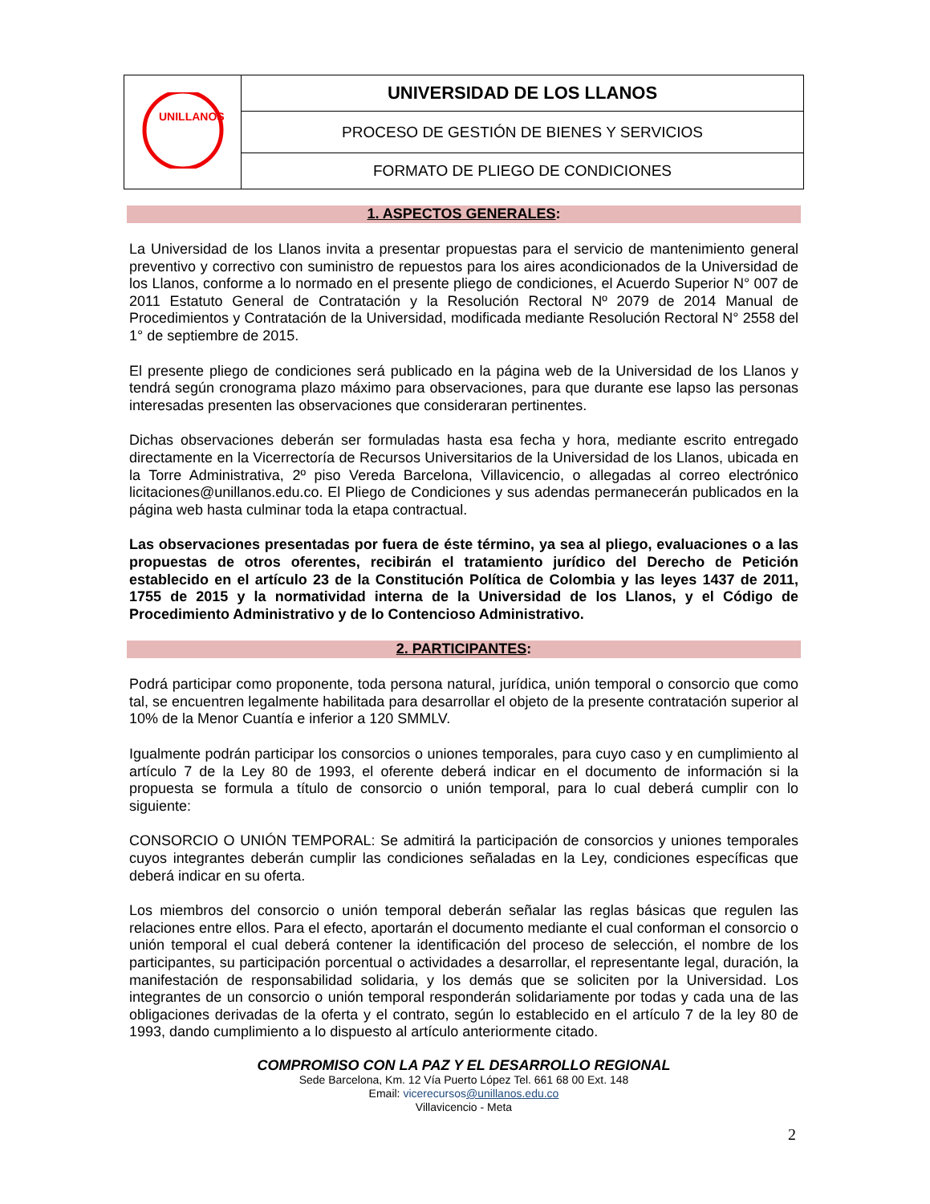| UNILLANOS | UNIVERSIDAD DE LOS LLANOS |
| | PROCESO DE GESTIÓN DE BIENES Y SERVICIOS |
| | FORMATO DE PLIEGO DE CONDICIONES |
1. ASPECTOS GENERALES:
La Universidad de los Llanos invita a presentar propuestas para el servicio de mantenimiento general preventivo y correctivo con suministro de repuestos para los aires acondicionados de la Universidad de los Llanos, conforme a lo normado en el presente pliego de condiciones, el Acuerdo Superior N° 007 de 2011 Estatuto General de Contratación y la Resolución Rectoral Nº 2079 de 2014 Manual de Procedimientos y Contratación de la Universidad, modificada mediante Resolución Rectoral N° 2558 del 1° de septiembre de 2015.
El presente pliego de condiciones será publicado en la página web de la Universidad de los Llanos y tendrá según cronograma plazo máximo para observaciones, para que durante ese lapso las personas interesadas presenten las observaciones que consideraran pertinentes.
Dichas observaciones deberán ser formuladas hasta esa fecha y hora, mediante escrito entregado directamente en la Vicerrectoría de Recursos Universitarios de la Universidad de los Llanos, ubicada en la Torre Administrativa, 2º piso Vereda Barcelona, Villavicencio, o allegadas al correo electrónico licitaciones@unillanos.edu.co. El Pliego de Condiciones y sus adendas permanecerán publicados en la página web hasta culminar toda la etapa contractual.
Las observaciones presentadas por fuera de éste término, ya sea al pliego, evaluaciones o a las propuestas de otros oferentes, recibirán el tratamiento jurídico del Derecho de Petición establecido en el artículo 23 de la Constitución Política de Colombia y las leyes 1437 de 2011, 1755 de 2015 y la normatividad interna de la Universidad de los Llanos, y el Código de Procedimiento Administrativo y de lo Contencioso Administrativo.
2. PARTICIPANTES:
Podrá participar como proponente, toda persona natural, jurídica, unión temporal o consorcio que como tal, se encuentren legalmente habilitada para desarrollar el objeto de la presente contratación superior al 10% de la Menor Cuantía e inferior a 120 SMMLV.
Igualmente podrán participar los consorcios o uniones temporales, para cuyo caso y en cumplimiento al artículo 7 de la Ley 80 de 1993, el oferente deberá indicar en el documento de información si la propuesta se formula a título de consorcio o unión temporal, para lo cual deberá cumplir con lo siguiente:
CONSORCIO O UNIÓN TEMPORAL: Se admitirá la participación de consorcios y uniones temporales cuyos integrantes deberán cumplir las condiciones señaladas en la Ley, condiciones específicas que deberá indicar en su oferta.
Los miembros del consorcio o unión temporal deberán señalar las reglas básicas que regulen las relaciones entre ellos. Para el efecto, aportarán el documento mediante el cual conforman el consorcio o unión temporal el cual deberá contener la identificación del proceso de selección, el nombre de los participantes, su participación porcentual o actividades a desarrollar, el representante legal, duración, la manifestación de responsabilidad solidaria, y los demás que se soliciten por la Universidad. Los integrantes de un consorcio o unión temporal responderán solidariamente por todas y cada una de las obligaciones derivadas de la oferta y el contrato, según lo establecido en el artículo 7 de la ley 80 de 1993, dando cumplimiento a lo dispuesto al artículo anteriormente citado.
COMPROMISO CON LA PAZ Y EL DESARROLLO REGIONAL
Sede Barcelona, Km. 12 Vía Puerto López Tel. 661 68 00 Ext. 148
Email: vicerecursos@unillanos.edu.co
Villavicencio - Meta
2